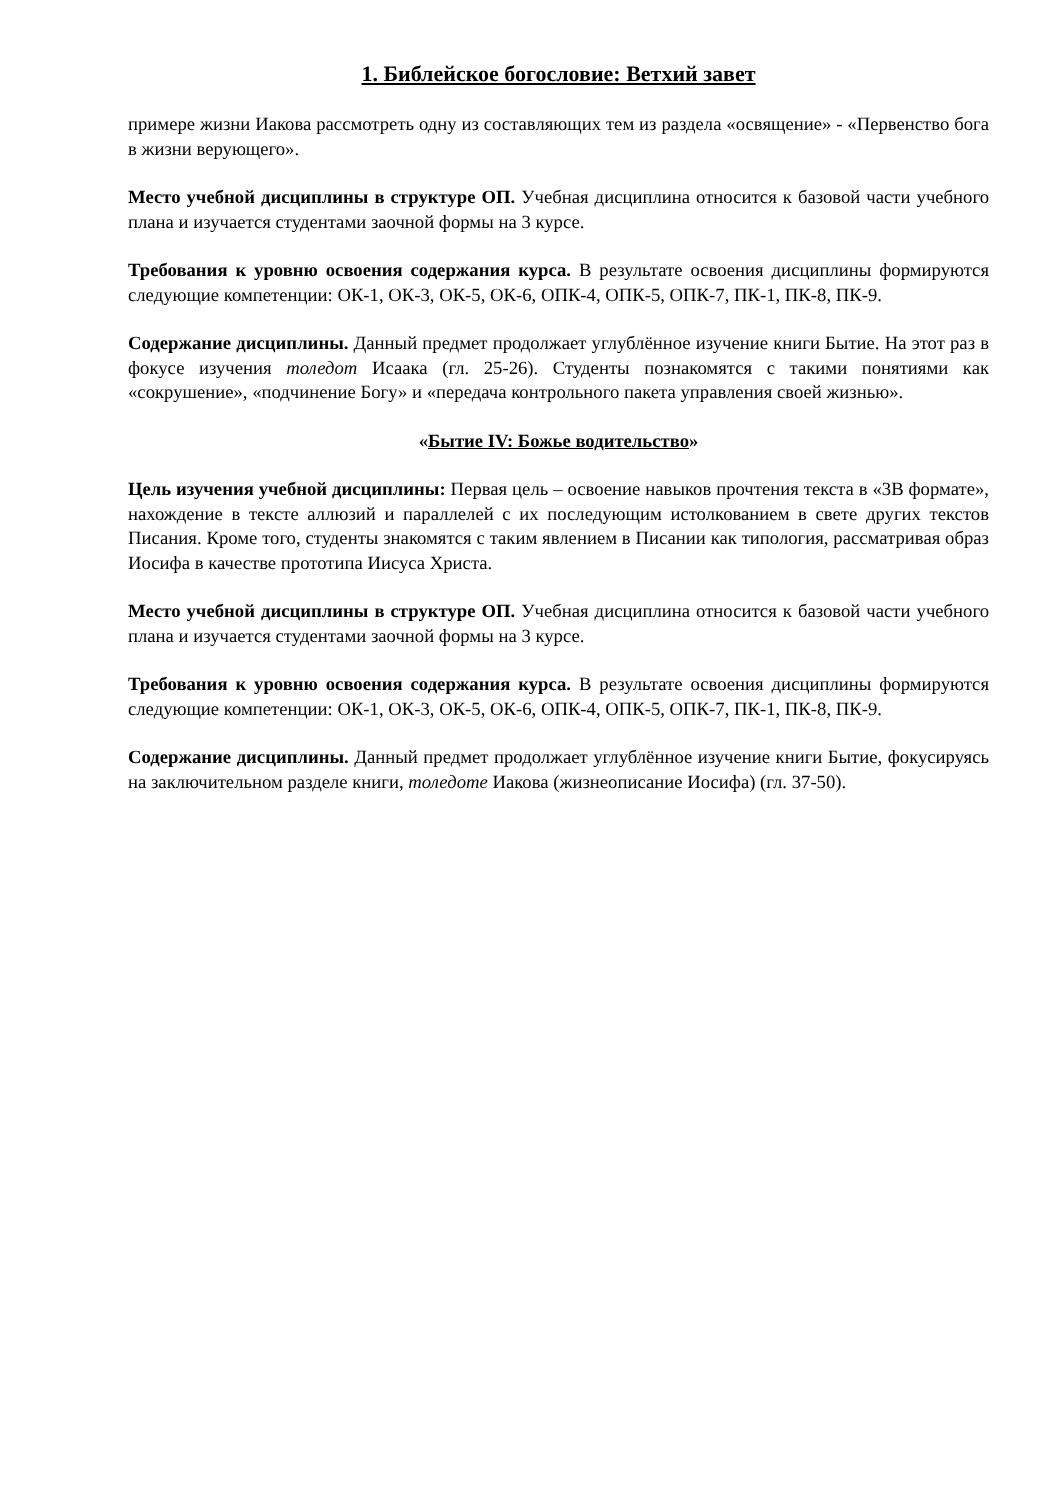1. Библейское богословие: Ветхий завет
примере жизни Иакова рассмотреть одну из составляющих тем из раздела «освящение» - «Первенство бога в жизни верующего».
Место учебной дисциплины в структуре ОП. Учебная дисциплина относится к базовой части учебного плана и изучается студентами заочной формы на 3 курсе.
Требования к уровню освоения содержания курса. В результате освоения дисциплины формируются следующие компетенции: ОК-1, ОК-3, ОК-5, ОК-6, ОПК-4, ОПК-5, ОПК-7, ПК-1, ПК-8, ПК-9.
Содержание дисциплины. Данный предмет продолжает углублённое изучение книги Бытие. На этот раз в фокусе изучения толедот Исаака (гл. 25-26). Студенты познакомятся с такими понятиями как «сокрушение», «подчинение Богу» и «передача контрольного пакета управления своей жизнью».
«Бытие IV: Божье водительство»
Цель изучения учебной дисциплины: Первая цель – освоение навыков прочтения текста в «3В формате», нахождение в тексте аллюзий и параллелей с их последующим истолкованием в свете других текстов Писания. Кроме того, студенты знакомятся с таким явлением в Писании как типология, рассматривая образ Иосифа в качестве прототипа Иисуса Христа.
Место учебной дисциплины в структуре ОП. Учебная дисциплина относится к базовой части учебного плана и изучается студентами заочной формы на 3 курсе.
Требования к уровню освоения содержания курса. В результате освоения дисциплины формируются следующие компетенции: ОК-1, ОК-3, ОК-5, ОК-6, ОПК-4, ОПК-5, ОПК-7, ПК-1, ПК-8, ПК-9.
Содержание дисциплины. Данный предмет продолжает углублённое изучение книги Бытие, фокусируясь на заключительном разделе книги, толедоте Иакова (жизнеописание Иосифа) (гл. 37-50).